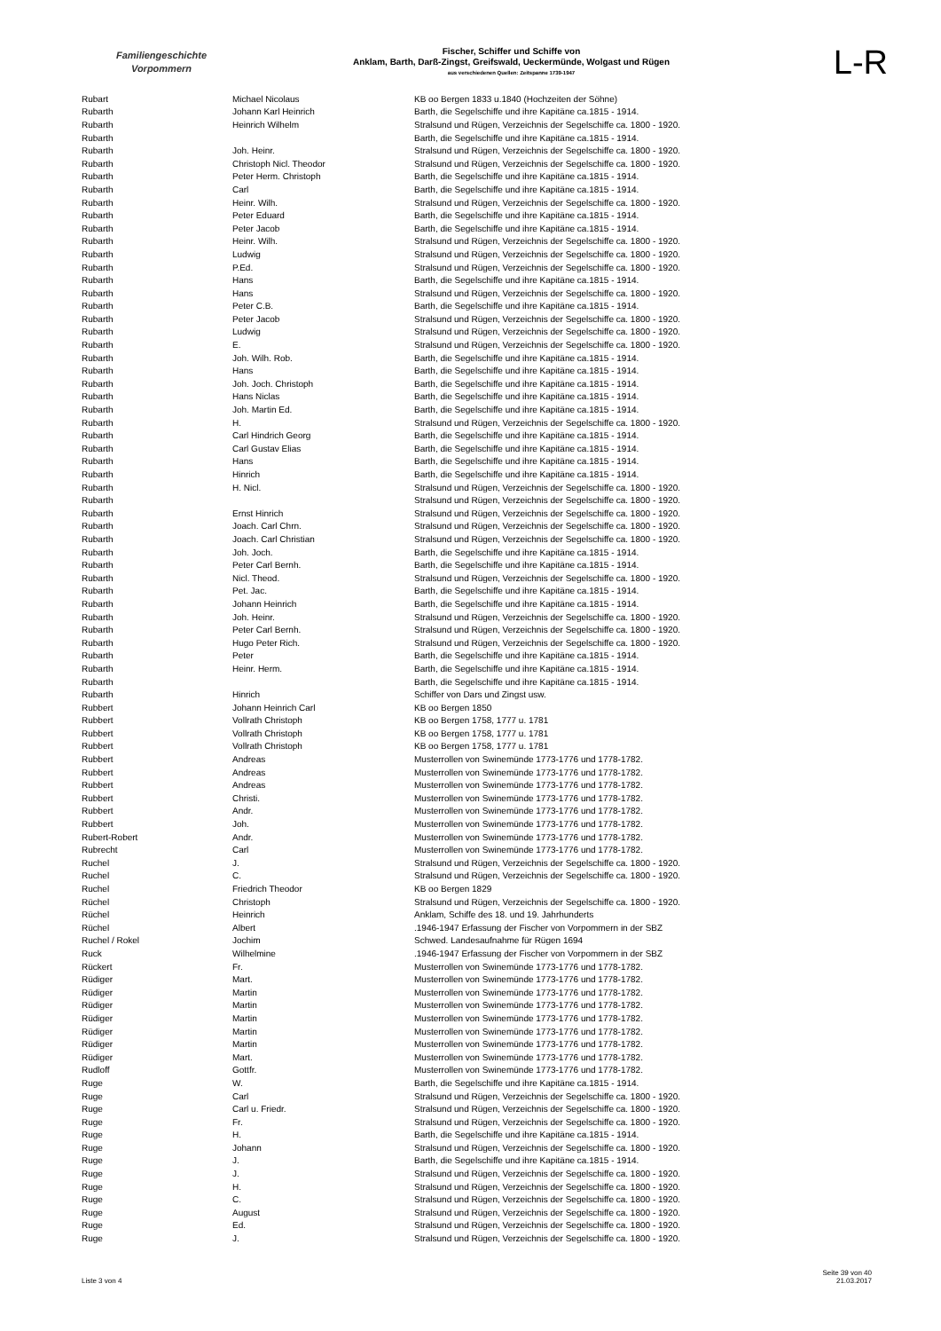Familiengeschichte
Vorpommern
Fischer, Schiffer und Schiffe von
Anklam, Barth, Darß-Zingst, Greifswald, Ueckermünde, Wolgast und Rügen
aus verschiedenen Quellen: Zeitspanne 1739-1947
L-R
| Rubart | Michael Nicolaus | KB oo Bergen 1833 u.1840 (Hochzeiten der Söhne) |
| Rubarth | Johann Karl Heinrich | Barth, die Segelschiffe und ihre Kapitäne ca.1815 - 1914. |
| Rubarth | Heinrich Wilhelm | Stralsund und Rügen, Verzeichnis der Segelschiffe ca. 1800 - 1920. |
| Rubarth | | Barth, die Segelschiffe und ihre Kapitäne ca.1815 - 1914. |
| Rubarth | Joh. Heinr. | Stralsund und Rügen, Verzeichnis der Segelschiffe ca. 1800 - 1920. |
| Rubarth | Christoph Nicl. Theodor | Stralsund und Rügen, Verzeichnis der Segelschiffe ca. 1800 - 1920. |
| Rubarth | Peter Herm. Christoph | Barth, die Segelschiffe und ihre Kapitäne ca.1815 - 1914. |
| Rubarth | Carl | Barth, die Segelschiffe und ihre Kapitäne ca.1815 - 1914. |
| Rubarth | Heinr. Wilh. | Stralsund und Rügen, Verzeichnis der Segelschiffe ca. 1800 - 1920. |
| Rubarth | Peter Eduard | Barth, die Segelschiffe und ihre Kapitäne ca.1815 - 1914. |
| Rubarth | Peter Jacob | Barth, die Segelschiffe und ihre Kapitäne ca.1815 - 1914. |
| Rubarth | Heinr. Wilh. | Stralsund und Rügen, Verzeichnis der Segelschiffe ca. 1800 - 1920. |
| Rubarth | Ludwig | Stralsund und Rügen, Verzeichnis der Segelschiffe ca. 1800 - 1920. |
| Rubarth | P.Ed. | Stralsund und Rügen, Verzeichnis der Segelschiffe ca. 1800 - 1920. |
| Rubarth | Hans | Barth, die Segelschiffe und ihre Kapitäne ca.1815 - 1914. |
| Rubarth | Hans | Stralsund und Rügen, Verzeichnis der Segelschiffe ca. 1800 - 1920. |
| Rubarth | Peter C.B. | Barth, die Segelschiffe und ihre Kapitäne ca.1815 - 1914. |
| Rubarth | Peter Jacob | Stralsund und Rügen, Verzeichnis der Segelschiffe ca. 1800 - 1920. |
| Rubarth | Ludwig | Stralsund und Rügen, Verzeichnis der Segelschiffe ca. 1800 - 1920. |
| Rubarth | E. | Stralsund und Rügen, Verzeichnis der Segelschiffe ca. 1800 - 1920. |
| Rubarth | Joh. Wilh. Rob. | Barth, die Segelschiffe und ihre Kapitäne ca.1815 - 1914. |
| Rubarth | Hans | Barth, die Segelschiffe und ihre Kapitäne ca.1815 - 1914. |
| Rubarth | Joh. Joch. Christoph | Barth, die Segelschiffe und ihre Kapitäne ca.1815 - 1914. |
| Rubarth | Hans Niclas | Barth, die Segelschiffe und ihre Kapitäne ca.1815 - 1914. |
| Rubarth | Joh. Martin Ed. | Barth, die Segelschiffe und ihre Kapitäne ca.1815 - 1914. |
| Rubarth | H. | Stralsund und Rügen, Verzeichnis der Segelschiffe ca. 1800 - 1920. |
| Rubarth | Carl Hindrich Georg | Barth, die Segelschiffe und ihre Kapitäne ca.1815 - 1914. |
| Rubarth | Carl Gustav Elias | Barth, die Segelschiffe und ihre Kapitäne ca.1815 - 1914. |
| Rubarth | Hans | Barth, die Segelschiffe und ihre Kapitäne ca.1815 - 1914. |
| Rubarth | Hinrich | Barth, die Segelschiffe und ihre Kapitäne ca.1815 - 1914. |
| Rubarth | H. Nicl. | Stralsund und Rügen, Verzeichnis der Segelschiffe ca. 1800 - 1920. |
| Rubarth | | Stralsund und Rügen, Verzeichnis der Segelschiffe ca. 1800 - 1920. |
| Rubarth | Ernst Hinrich | Stralsund und Rügen, Verzeichnis der Segelschiffe ca. 1800 - 1920. |
| Rubarth | Joach. Carl Chrn. | Stralsund und Rügen, Verzeichnis der Segelschiffe ca. 1800 - 1920. |
| Rubarth | Joach. Carl Christian | Stralsund und Rügen, Verzeichnis der Segelschiffe ca. 1800 - 1920. |
| Rubarth | Joh. Joch. | Barth, die Segelschiffe und ihre Kapitäne ca.1815 - 1914. |
| Rubarth | Peter Carl Bernh. | Barth, die Segelschiffe und ihre Kapitäne ca.1815 - 1914. |
| Rubarth | Nicl. Theod. | Stralsund und Rügen, Verzeichnis der Segelschiffe ca. 1800 - 1920. |
| Rubarth | Pet. Jac. | Barth, die Segelschiffe und ihre Kapitäne ca.1815 - 1914. |
| Rubarth | Johann Heinrich | Barth, die Segelschiffe und ihre Kapitäne ca.1815 - 1914. |
| Rubarth | Joh. Heinr. | Stralsund und Rügen, Verzeichnis der Segelschiffe ca. 1800 - 1920. |
| Rubarth | Peter Carl Bernh. | Stralsund und Rügen, Verzeichnis der Segelschiffe ca. 1800 - 1920. |
| Rubarth | Hugo Peter Rich. | Stralsund und Rügen, Verzeichnis der Segelschiffe ca. 1800 - 1920. |
| Rubarth | Peter | Barth, die Segelschiffe und ihre Kapitäne ca.1815 - 1914. |
| Rubarth | Heinr. Herm. | Barth, die Segelschiffe und ihre Kapitäne ca.1815 - 1914. |
| Rubarth | | Barth, die Segelschiffe und ihre Kapitäne ca.1815 - 1914. |
| Rubarth | Hinrich | Schiffer von Dars und Zingst usw. |
| Rubbert | Johann Heinrich Carl | KB oo Bergen 1850 |
| Rubbert | Vollrath Christoph | KB oo Bergen 1758, 1777 u. 1781 |
| Rubbert | Vollrath Christoph | KB oo Bergen 1758, 1777 u. 1781 |
| Rubbert | Vollrath Christoph | KB oo Bergen 1758, 1777 u. 1781 |
| Rubbert | Andreas | Musterrollen von Swinemünde 1773-1776 und 1778-1782. |
| Rubbert | Andreas | Musterrollen von Swinemünde 1773-1776 und 1778-1782. |
| Rubbert | Andreas | Musterrollen von Swinemünde 1773-1776 und 1778-1782. |
| Rubbert | Christi. | Musterrollen von Swinemünde 1773-1776 und 1778-1782. |
| Rubbert | Andr. | Musterrollen von Swinemünde 1773-1776 und 1778-1782. |
| Rubbert | Joh. | Musterrollen von Swinemünde 1773-1776 und 1778-1782. |
| Rubert-Robert | Andr. | Musterrollen von Swinemünde 1773-1776 und 1778-1782. |
| Rubrecht | Carl | Musterrollen von Swinemünde 1773-1776 und 1778-1782. |
| Ruchel | J. | Stralsund und Rügen, Verzeichnis der Segelschiffe ca. 1800 - 1920. |
| Ruchel | C. | Stralsund und Rügen, Verzeichnis der Segelschiffe ca. 1800 - 1920. |
| Ruchel | Friedrich Theodor | KB oo Bergen 1829 |
| Rüchel | Christoph | Stralsund und Rügen, Verzeichnis der Segelschiffe ca. 1800 - 1920. |
| Rüchel | Heinrich | Anklam, Schiffe des 18. und 19. Jahrhunderts |
| Rüchel | Albert | .1946-1947 Erfassung der Fischer von Vorpommern in der SBZ |
| Ruchel / Rokel | Jochim | Schwed. Landesaufnahme für Rügen 1694 |
| Ruck | Wilhelmine | .1946-1947 Erfassung der Fischer von Vorpommern in der SBZ |
| Rückert | Fr. | Musterrollen von Swinemünde 1773-1776 und 1778-1782. |
| Rüdiger | Mart. | Musterrollen von Swinemünde 1773-1776 und 1778-1782. |
| Rüdiger | Martin | Musterrollen von Swinemünde 1773-1776 und 1778-1782. |
| Rüdiger | Martin | Musterrollen von Swinemünde 1773-1776 und 1778-1782. |
| Rüdiger | Martin | Musterrollen von Swinemünde 1773-1776 und 1778-1782. |
| Rüdiger | Martin | Musterrollen von Swinemünde 1773-1776 und 1778-1782. |
| Rüdiger | Martin | Musterrollen von Swinemünde 1773-1776 und 1778-1782. |
| Rüdiger | Mart. | Musterrollen von Swinemünde 1773-1776 und 1778-1782. |
| Rudloff | Gottfr. | Musterrollen von Swinemünde 1773-1776 und 1778-1782. |
| Ruge | W. | Barth, die Segelschiffe und ihre Kapitäne ca.1815 - 1914. |
| Ruge | Carl | Stralsund und Rügen, Verzeichnis der Segelschiffe ca. 1800 - 1920. |
| Ruge | Carl u. Friedr. | Stralsund und Rügen, Verzeichnis der Segelschiffe ca. 1800 - 1920. |
| Ruge | Fr. | Stralsund und Rügen, Verzeichnis der Segelschiffe ca. 1800 - 1920. |
| Ruge | H. | Barth, die Segelschiffe und ihre Kapitäne ca.1815 - 1914. |
| Ruge | Johann | Stralsund und Rügen, Verzeichnis der Segelschiffe ca. 1800 - 1920. |
| Ruge | J. | Barth, die Segelschiffe und ihre Kapitäne ca.1815 - 1914. |
| Ruge | J. | Stralsund und Rügen, Verzeichnis der Segelschiffe ca. 1800 - 1920. |
| Ruge | H. | Stralsund und Rügen, Verzeichnis der Segelschiffe ca. 1800 - 1920. |
| Ruge | C. | Stralsund und Rügen, Verzeichnis der Segelschiffe ca. 1800 - 1920. |
| Ruge | August | Stralsund und Rügen, Verzeichnis der Segelschiffe ca. 1800 - 1920. |
| Ruge | Ed. | Stralsund und Rügen, Verzeichnis der Segelschiffe ca. 1800 - 1920. |
| Ruge | J. | Stralsund und Rügen, Verzeichnis der Segelschiffe ca. 1800 - 1920. |
Liste 3 von 4
Seite 39 von 40
21.03.2017